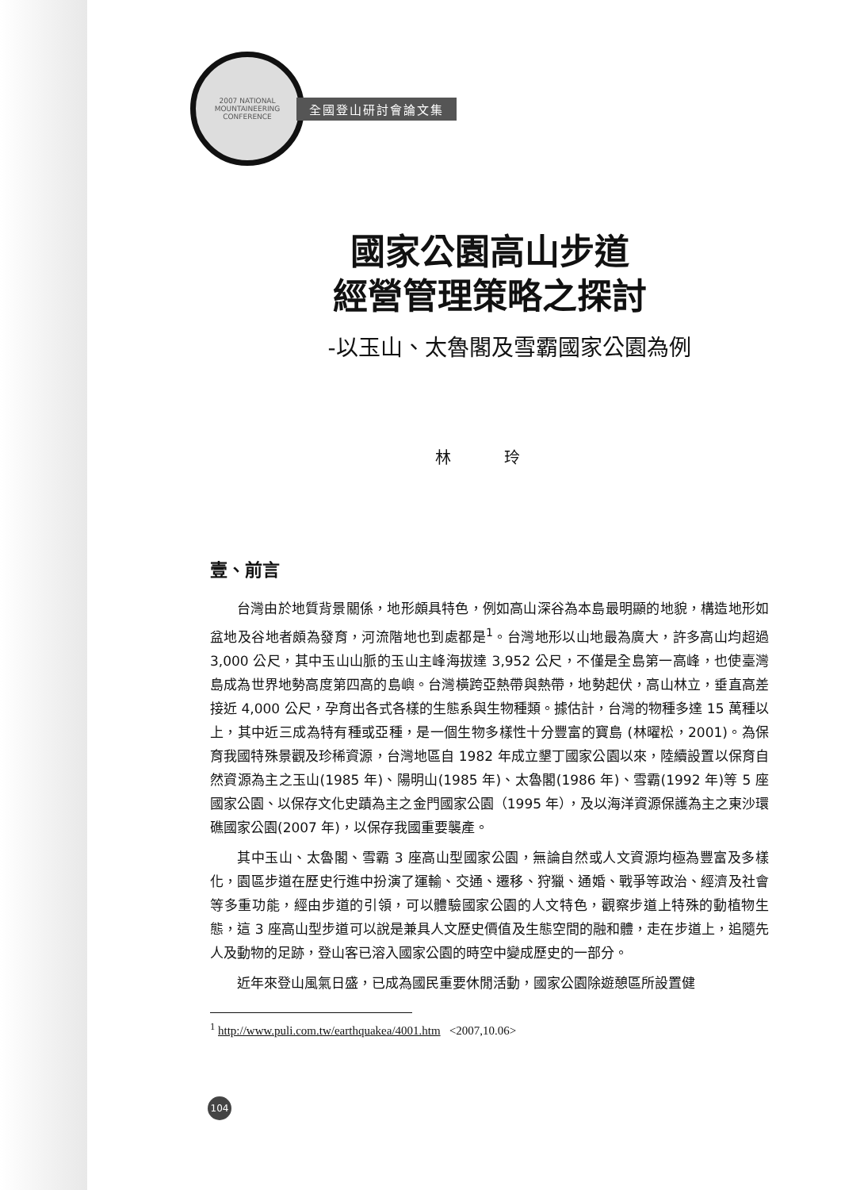2007 NATIONAL MOUNTAINEERING CONFERENCE
全國登山研討會論文集
國家公園高山步道
經營管理策略之探討
-以玉山、太魯閣及雪霸國家公園為例
林 玲
壹、前言
台灣由於地質背景關係，地形頗具特色，例如高山深谷為本島最明顯的地貌，構造地形如盆地及谷地者頗為發育，河流階地也到處都是<sup>1</sup>。台灣地形以山地最為廣大，許多高山均超過 3,000 公尺，其中玉山山脈的玉山主峰海拔達 3,952 公尺，不僅是全島第一高峰，也使臺灣島成為世界地勢高度第四高的島嶼。台灣橫跨亞熱帶與熱帶，地勢起伏，高山林立，垂直高差接近 4,000 公尺，孕育出各式各樣的生態系與生物種類。據估計，台灣的物種多達 15 萬種以上，其中近三成為特有種或亞種，是一個生物多樣性十分豐富的寶島 (林曜松，2001)。為保育我國特殊景觀及珍稀資源，台灣地區自 1982 年成立墾丁國家公園以來，陸續設置以保育自然資源為主之玉山(1985 年)、陽明山(1985 年)、太魯閣(1986 年)、雪霸(1992 年)等 5 座國家公園、以保存文化史蹟為主之金門國家公園（1995 年），及以海洋資源保護為主之東沙環礁國家公園(2007 年)，以保存我國重要襲產。
其中玉山、太魯閣、雪霸 3 座高山型國家公園，無論自然或人文資源均極為豐富及多樣化，園區步道在歷史行進中扮演了運輸、交通、遷移、狩獵、通婚、戰爭等政治、經濟及社會等多重功能，經由步道的引領，可以體驗國家公園的人文特色，觀察步道上特殊的動植物生態，這 3 座高山型步道可以說是兼具人文歷史價值及生態空間的融和體，走在步道上，追隨先人及動物的足跡，登山客已溶入國家公園的時空中變成歷史的一部分。
近年來登山風氣日盛，已成為國民重要休閒活動，國家公園除遊憩區所設置健
<sup>1</sup> http://www.puli.com.tw/earthquakea/4001.htm <2007,10.06>
104